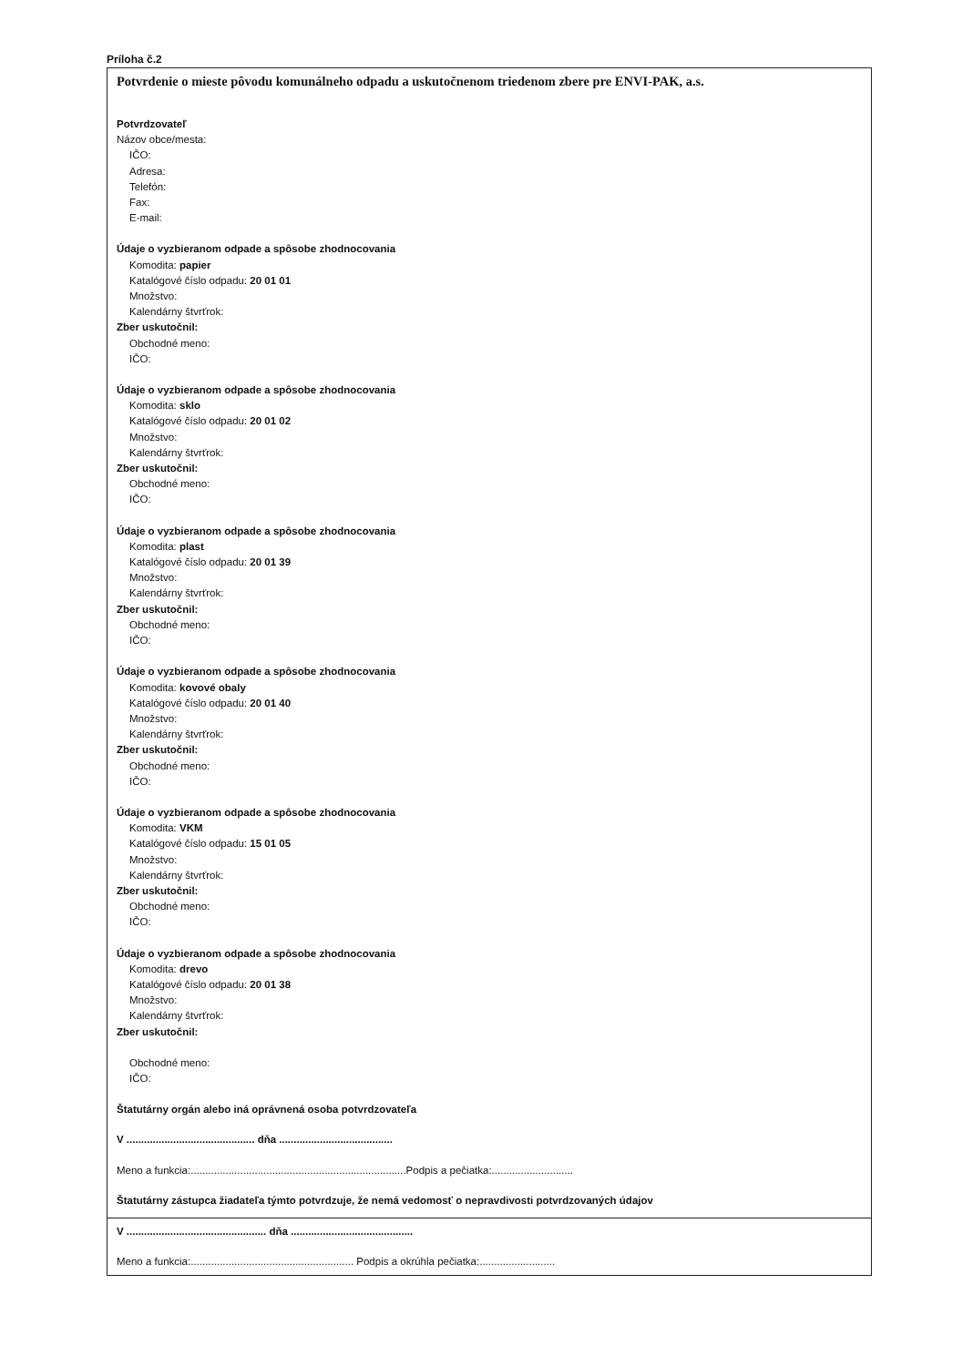Príloha č.2
Potvrdenie o mieste pôvodu komunálneho odpadu a uskutočnenom triedenom zbere pre ENVI-PAK, a.s.
Potvrdzovateľ
Názov obce/mesta:
IČO:
Adresa:
Telefón:
Fax:
E-mail:
Údaje o vyzbieranom odpade a spôsobe zhodnocovania
Komodita: papier
Katalógové číslo odpadu: 20 01 01
Množstvo:
Kalendárny štvrťrok:
Zber uskutočnil:
Obchodné meno:
IČO:
Údaje o vyzbieranom odpade a spôsobe zhodnocovania
Komodita: sklo
Katalógové číslo odpadu: 20 01 02
Množstvo:
Kalendárny štvrťrok:
Zber uskutočnil:
Obchodné meno:
IČO:
Údaje o vyzbieranom odpade a spôsobe zhodnocovania
Komodita: plast
Katalógové číslo odpadu: 20 01 39
Množstvo:
Kalendárny štvrťrok:
Zber uskutočnil:
Obchodné meno:
IČO:
Údaje o vyzbieranom odpade a spôsobe zhodnocovania
Komodita: kovové obaly
Katalógové číslo odpadu: 20 01 40
Množstvo:
Kalendárny štvrťrok:
Zber uskutočnil:
Obchodné meno:
IČO:
Údaje o vyzbieranom odpade a spôsobe zhodnocovania
Komodita: VKM
Katalógové číslo odpadu: 15 01 05
Množstvo:
Kalendárny štvrťrok:
Zber uskutočnil:
Obchodné meno:
IČO:
Údaje o vyzbieranom odpade a spôsobe zhodnocovania
Komodita: drevo
Katalógové číslo odpadu: 20 01 38
Množstvo:
Kalendárny štvrťrok:
Zber uskutočnil:
Obchodné meno:
IČO:
Štatutárny orgán alebo iná oprávnená osoba potvrdzovateľa
V ............................................ dňa .......................................
Meno a funkcia:..........................................................................Podpis a pečiatka:............................
Štatutárny zástupca žiadateľa týmto potvrdzuje, že nemá vedomosť o nepravdivosti potvrdzovaných údajov
V ................................................ dňa ..........................................
Meno a funkcia:........................................................ Podpis a okrúhla pečiatka:..........................